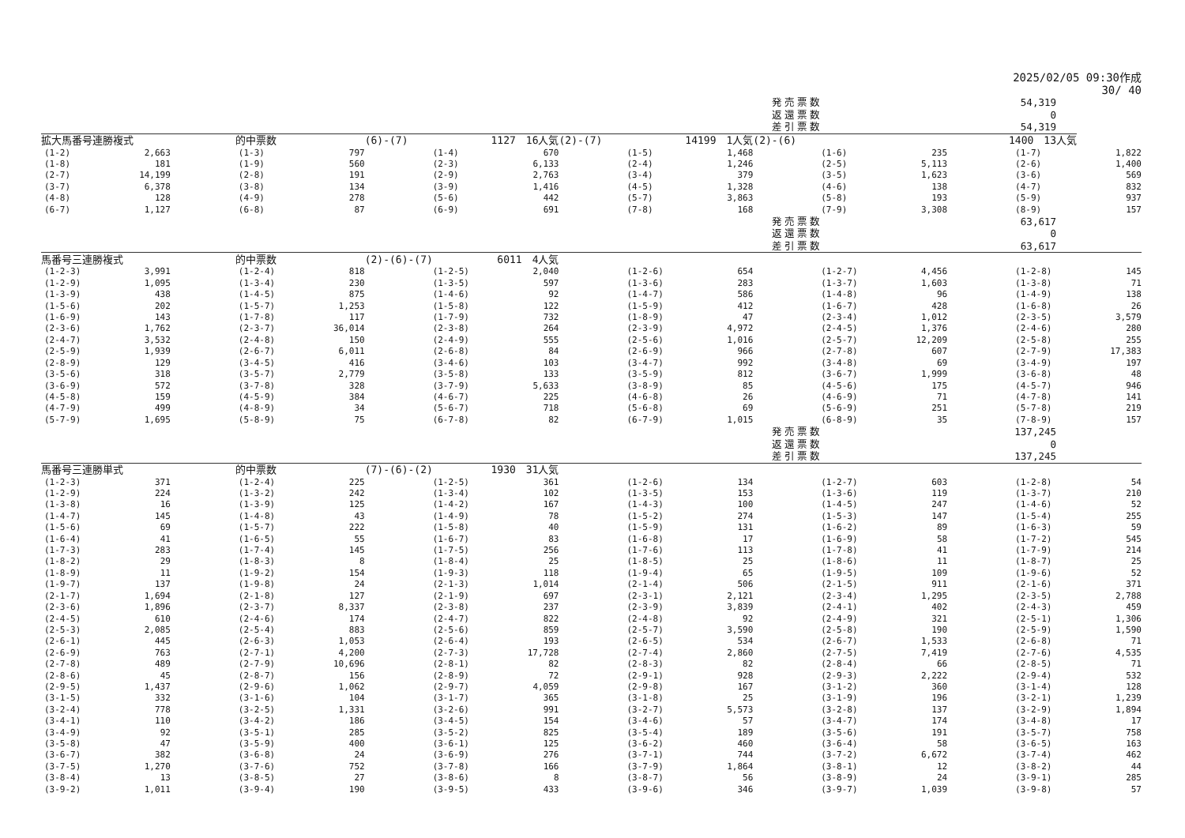2025/02/05 09:30作成
30/ 40
発売票数 54,319
返還票数 0
差引票数 54,319
| 拡大馬番号連勝複式 | | | 的中票数 | | (6)-(7) | 1127 16人気 | | (2)-(7) | 14199 1人気 | | (2)-(6) | 1400 13人気 | | | | |
| (1-2) | 2,663 | | (1-3) | 797 | | (1-4) | 670 | | (1-5) | 1,468 | | (1-6) | 235 | | (1-7) | 1,822 |
| (1-8) | 181 | | (1-9) | 560 | | (2-3) | 6,133 | | (2-4) | 1,246 | | (2-5) | 5,113 | | (2-6) | 1,400 |
| (2-7) | 14,199 | | (2-8) | 191 | | (2-9) | 2,763 | | (3-4) | 379 | | (3-5) | 1,623 | | (3-6) | 569 |
| (3-7) | 6,378 | | (3-8) | 134 | | (3-9) | 1,416 | | (4-5) | 1,328 | | (4-6) | 138 | | (4-7) | 832 |
| (4-8) | 128 | | (4-9) | 278 | | (5-6) | 442 | | (5-7) | 3,863 | | (5-8) | 193 | | (5-9) | 937 |
| (6-7) | 1,127 | | (6-8) | 87 | | (6-9) | 691 | | (7-8) | 168 | | (7-9) | 3,308 | | (8-9) | 157 |
発売票数 63,617
返還票数 0
差引票数 63,617
| 馬番号三連勝複式 | | | 的中票数 | | (2)-(6)-(7) | 6011 4人気 | | | | | | | | | | |
| (1-2-3) | 3,991 | | (1-2-4) | 818 | | (1-2-5) | 2,040 | | (1-2-6) | 654 | | (1-2-7) | 4,456 | | (1-2-8) | 145 |
| (1-2-9) | 1,095 | | (1-3-4) | 230 | | (1-3-5) | 597 | | (1-3-6) | 283 | | (1-3-7) | 1,603 | | (1-3-8) | 71 |
| (1-3-9) | 438 | | (1-4-5) | 875 | | (1-4-6) | 92 | | (1-4-7) | 586 | | (1-4-8) | 96 | | (1-4-9) | 138 |
| (1-5-6) | 202 | | (1-5-7) | 1,253 | | (1-5-8) | 122 | | (1-5-9) | 412 | | (1-6-7) | 428 | | (1-6-8) | 26 |
| (1-6-9) | 143 | | (1-7-8) | 117 | | (1-7-9) | 732 | | (1-8-9) | 47 | | (2-3-4) | 1,012 | | (2-3-5) | 3,579 |
| (2-3-6) | 1,762 | | (2-3-7) | 36,014 | | (2-3-8) | 264 | | (2-3-9) | 4,972 | | (2-4-5) | 1,376 | | (2-4-6) | 280 |
| (2-4-7) | 3,532 | | (2-4-8) | 150 | | (2-4-9) | 555 | | (2-5-6) | 1,016 | | (2-5-7) | 12,209 | | (2-5-8) | 255 |
| (2-5-9) | 1,939 | | (2-6-7) | 6,011 | | (2-6-8) | 84 | | (2-6-9) | 966 | | (2-7-8) | 607 | | (2-7-9) | 17,383 |
| (2-8-9) | 129 | | (3-4-5) | 416 | | (3-4-6) | 103 | | (3-4-7) | 992 | | (3-4-8) | 69 | | (3-4-9) | 197 |
| (3-5-6) | 318 | | (3-5-7) | 2,779 | | (3-5-8) | 133 | | (3-5-9) | 812 | | (3-6-7) | 1,999 | | (3-6-8) | 48 |
| (3-6-9) | 572 | | (3-7-8) | 328 | | (3-7-9) | 5,633 | | (3-8-9) | 85 | | (4-5-6) | 175 | | (4-5-7) | 946 |
| (4-5-8) | 159 | | (4-5-9) | 384 | | (4-6-7) | 225 | | (4-6-8) | 26 | | (4-6-9) | 71 | | (4-7-8) | 141 |
| (4-7-9) | 499 | | (4-8-9) | 34 | | (5-6-7) | 718 | | (5-6-8) | 69 | | (5-6-9) | 251 | | (5-7-8) | 219 |
| (5-7-9) | 1,695 | | (5-8-9) | 75 | | (6-7-8) | 82 | | (6-7-9) | 1,015 | | (6-8-9) | 35 | | (7-8-9) | 157 |
発売票数 137,245
返還票数 0
差引票数 137,245
| 馬番号三連勝単式 | | | 的中票数 | | (7)-(6)-(2) | 1930 31人気 | | | | | | | | | | |
| (1-2-3) | 371 | | (1-2-4) | 225 | | (1-2-5) | 361 | | (1-2-6) | 134 | | (1-2-7) | 603 | | (1-2-8) | 54 |
| (1-2-9) | 224 | | (1-3-2) | 242 | | (1-3-4) | 102 | | (1-3-5) | 153 | | (1-3-6) | 119 | | (1-3-7) | 210 |
| (1-3-8) | 16 | | (1-3-9) | 125 | | (1-4-2) | 167 | | (1-4-3) | 100 | | (1-4-5) | 247 | | (1-4-6) | 52 |
| (1-4-7) | 145 | | (1-4-8) | 43 | | (1-4-9) | 78 | | (1-5-2) | 274 | | (1-5-3) | 147 | | (1-5-4) | 255 |
| (1-5-6) | 69 | | (1-5-7) | 222 | | (1-5-8) | 40 | | (1-5-9) | 131 | | (1-6-2) | 89 | | (1-6-3) | 59 |
| (1-6-4) | 41 | | (1-6-5) | 55 | | (1-6-7) | 83 | | (1-6-8) | 17 | | (1-6-9) | 58 | | (1-7-2) | 545 |
| (1-7-3) | 283 | | (1-7-4) | 145 | | (1-7-5) | 256 | | (1-7-6) | 113 | | (1-7-8) | 41 | | (1-7-9) | 214 |
| (1-8-2) | 29 | | (1-8-3) | 8 | | (1-8-4) | 25 | | (1-8-5) | 25 | | (1-8-6) | 11 | | (1-8-7) | 25 |
| (1-8-9) | 11 | | (1-9-2) | 154 | | (1-9-3) | 118 | | (1-9-4) | 65 | | (1-9-5) | 109 | | (1-9-6) | 52 |
| (1-9-7) | 137 | | (1-9-8) | 24 | | (2-1-3) | 1,014 | | (2-1-4) | 506 | | (2-1-5) | 911 | | (2-1-6) | 371 |
| (2-1-7) | 1,694 | | (2-1-8) | 127 | | (2-1-9) | 697 | | (2-3-1) | 2,121 | | (2-3-4) | 1,295 | | (2-3-5) | 2,788 |
| (2-3-6) | 1,896 | | (2-3-7) | 8,337 | | (2-3-8) | 237 | | (2-3-9) | 3,839 | | (2-4-1) | 402 | | (2-4-3) | 459 |
| (2-4-5) | 610 | | (2-4-6) | 174 | | (2-4-7) | 822 | | (2-4-8) | 92 | | (2-4-9) | 321 | | (2-5-1) | 1,306 |
| (2-5-3) | 2,085 | | (2-5-4) | 883 | | (2-5-6) | 859 | | (2-5-7) | 3,590 | | (2-5-8) | 190 | | (2-5-9) | 1,590 |
| (2-6-1) | 445 | | (2-6-3) | 1,053 | | (2-6-4) | 193 | | (2-6-5) | 534 | | (2-6-7) | 1,533 | | (2-6-8) | 71 |
| (2-6-9) | 763 | | (2-7-1) | 4,200 | | (2-7-3) | 17,728 | | (2-7-4) | 2,860 | | (2-7-5) | 7,419 | | (2-7-6) | 4,535 |
| (2-7-8) | 489 | | (2-7-9) | 10,696 | | (2-8-1) | 82 | | (2-8-3) | 82 | | (2-8-4) | 66 | | (2-8-5) | 71 |
| (2-8-6) | 45 | | (2-8-7) | 156 | | (2-8-9) | 72 | | (2-9-1) | 928 | | (2-9-3) | 2,222 | | (2-9-4) | 532 |
| (2-9-5) | 1,437 | | (2-9-6) | 1,062 | | (2-9-7) | 4,059 | | (2-9-8) | 167 | | (3-1-2) | 360 | | (3-1-4) | 128 |
| (3-1-5) | 332 | | (3-1-6) | 104 | | (3-1-7) | 365 | | (3-1-8) | 25 | | (3-1-9) | 196 | | (3-2-1) | 1,239 |
| (3-2-4) | 778 | | (3-2-5) | 1,331 | | (3-2-6) | 991 | | (3-2-7) | 5,573 | | (3-2-8) | 137 | | (3-2-9) | 1,894 |
| (3-4-1) | 110 | | (3-4-2) | 186 | | (3-4-5) | 154 | | (3-4-6) | 57 | | (3-4-7) | 174 | | (3-4-8) | 17 |
| (3-4-9) | 92 | | (3-5-1) | 285 | | (3-5-2) | 825 | | (3-5-4) | 189 | | (3-5-6) | 191 | | (3-5-7) | 758 |
| (3-5-8) | 47 | | (3-5-9) | 400 | | (3-6-1) | 125 | | (3-6-2) | 460 | | (3-6-4) | 58 | | (3-6-5) | 163 |
| (3-6-7) | 382 | | (3-6-8) | 24 | | (3-6-9) | 276 | | (3-7-1) | 744 | | (3-7-2) | 6,672 | | (3-7-4) | 462 |
| (3-7-5) | 1,270 | | (3-7-6) | 752 | | (3-7-8) | 166 | | (3-7-9) | 1,864 | | (3-8-1) | 12 | | (3-8-2) | 44 |
| (3-8-4) | 13 | | (3-8-5) | 27 | | (3-8-6) | 8 | | (3-8-7) | 56 | | (3-8-9) | 24 | | (3-9-1) | 285 |
| (3-9-2) | 1,011 | | (3-9-4) | 190 | | (3-9-5) | 433 | | (3-9-6) | 346 | | (3-9-7) | 1,039 | | (3-9-8) | 57 |